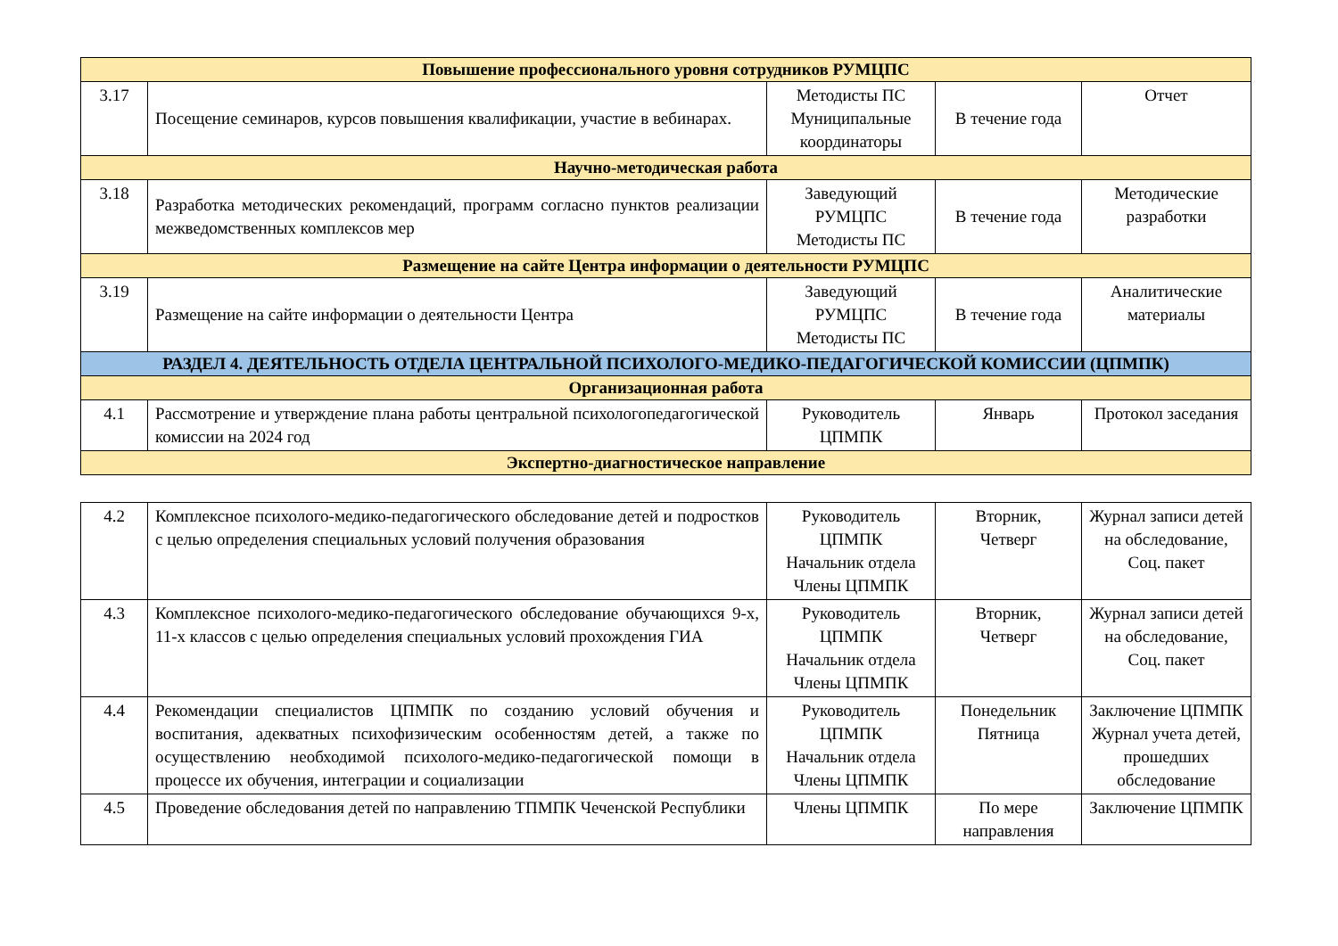| Повышение профессионального уровня сотрудников РУМЦПС | | | | |
| 3.17 | Посещение семинаров, курсов повышения квалификации, участие в вебинарах. | Методисты ПС Муниципальные координаторы | В течение года | Отчет |
| Научно-методическая работа | | | | |
| 3.18 | Разработка методических рекомендаций, программ согласно пунктов реализации межведомственных комплексов мер | Заведующий РУМЦПС Методисты ПС | В течение года | Методические разработки |
| Размещение на сайте Центра информации о деятельности РУМЦПС | | | | |
| 3.19 | Размещение на сайте информации о деятельности Центра | Заведующий РУМЦПС Методисты ПС | В течение года | Аналитические материалы |
| РАЗДЕЛ 4. ДЕЯТЕЛЬНОСТЬ ОТДЕЛА ЦЕНТРАЛЬНОЙ ПСИХОЛОГО-МЕДИКО-ПЕДАГОГИЧЕСКОЙ КОМИССИИ (ЦПМПК) | | | | |
| Организационная работа | | | | |
| 4.1 | Рассмотрение и утверждение плана работы центральной психологопедагогической комиссии на 2024 год | Руководитель ЦПМПК | Январь | Протокол заседания |
| Экспертно-диагностическое направление | | | | |
| 4.2 | Комплексное психолого-медико-педагогического обследование детей и подростков с целью определения специальных условий получения образования | Руководитель ЦПМПК Начальник отдела Члены ЦПМПК | Вторник, Четверг | Журнал записи детей на обследование, Соц. пакет |
| 4.3 | Комплексное психолого-медико-педагогического обследование обучающихся 9-х, 11-х классов с целью определения специальных условий прохождения ГИА | Руководитель ЦПМПК Начальник отдела Члены ЦПМПК | Вторник, Четверг | Журнал записи детей на обследование, Соц. пакет |
| 4.4 | Рекомендации специалистов ЦПМПК по созданию условий обучения и воспитания, адекватных психофизическим особенностям детей, а также по осуществлению необходимой психолого-медико-педагогической помощи в процессе их обучения, интеграции и социализации | Руководитель ЦПМПК Начальник отдела Члены ЦПМПК | Понедельник Пятница | Заключение ЦПМПК Журнал учета детей, прошедших обследование |
| 4.5 | Проведение обследования детей по направлению ТПМПК Чеченской Республики | Члены ЦПМПК | По мере направления | Заключение ЦПМПК |